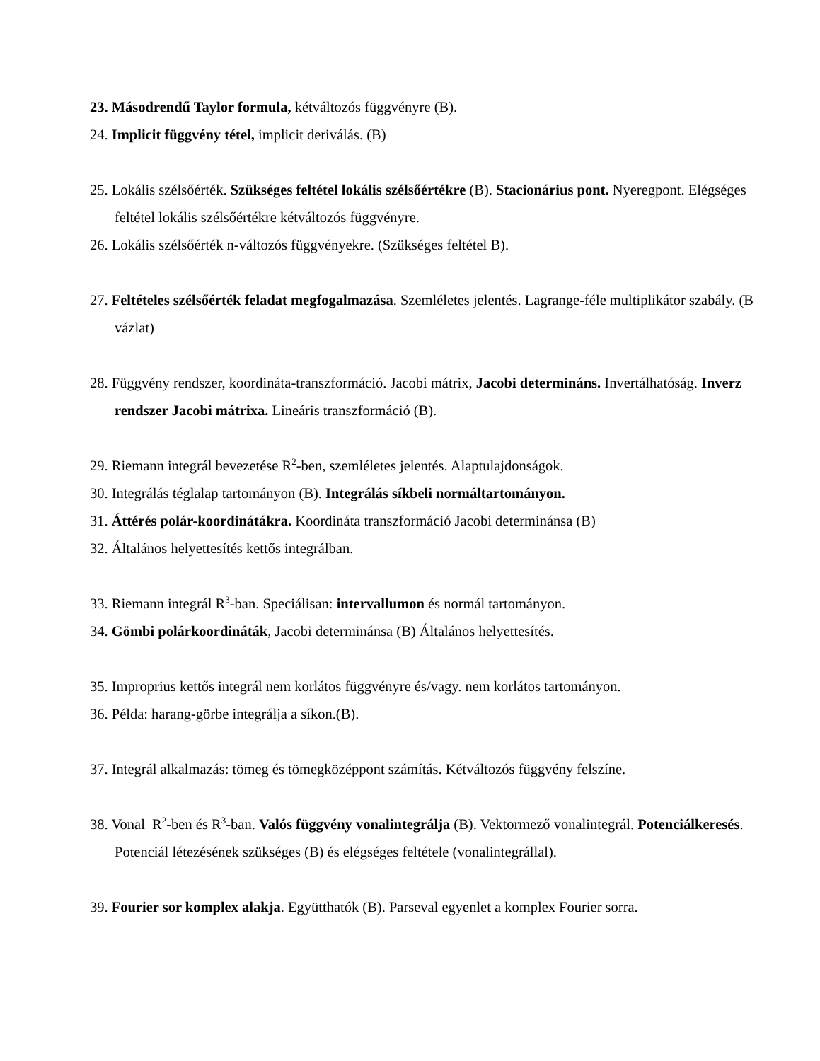23. Másodrendű Taylor formula, kétváltozós függvényre (B).
24. Implicit függvény tétel, implicit deriválás. (B)
25. Lokális szélsőérték. Szükséges feltétel lokális szélsőértékre (B). Stacionárius pont. Nyeregpont. Elégséges feltétel lokális szélsőértékre kétváltozós függvényre.
26. Lokális szélsőérték n-változós függvényekre. (Szükséges feltétel B).
27. Feltételes szélsőérték feladat megfogalmazása. Szemléletes jelentés. Lagrange-féle multiplikátor szabály. (B vázlat)
28. Függvény rendszer, koordináta-transzformáció. Jacobi mátrix, Jacobi determináns. Invertálhatóság. Inverz rendszer Jacobi mátrixa. Lineáris transzformáció (B).
29. Riemann integrál bevezetése R<sup>2</sup>-ben, szemléletes jelentés. Alaptulajdonságok.
30. Integrálás téglalap tartományon (B). Integrálás síkbeli normáltartományon.
31. Áttérés polár-koordinátákra. Koordináta transzformáció Jacobi determinánsa (B)
32. Általános helyettesítés kettős integrálban.
33. Riemann integrál R<sup>3</sup>-ban. Speciálisan: intervallumon és normál tartományon.
34. Gömbi polárkoordináták, Jacobi determinánsa (B) Általános helyettesítés.
35. Improprius kettős integrál nem korlátos függvényre és/vagy. nem korlátos tartományon.
36. Példa: harang-görbe integrálja a síkon.(B).
37. Integrál alkalmazás: tömeg és tömegközéppont számítás. Kétváltozós függvény felszíne.
38. Vonal R<sup>2</sup>-ben és R<sup>3</sup>-ban. Valós függvény vonalintegrálja (B). Vektormező vonalintegrál. Potenciálkeresés. Potenciál létezésének szükséges (B) és elégséges feltétele (vonalintegrállal).
39. Fourier sor komplex alakja. Együtthatók (B). Parseval egyenlet a komplex Fourier sorra.